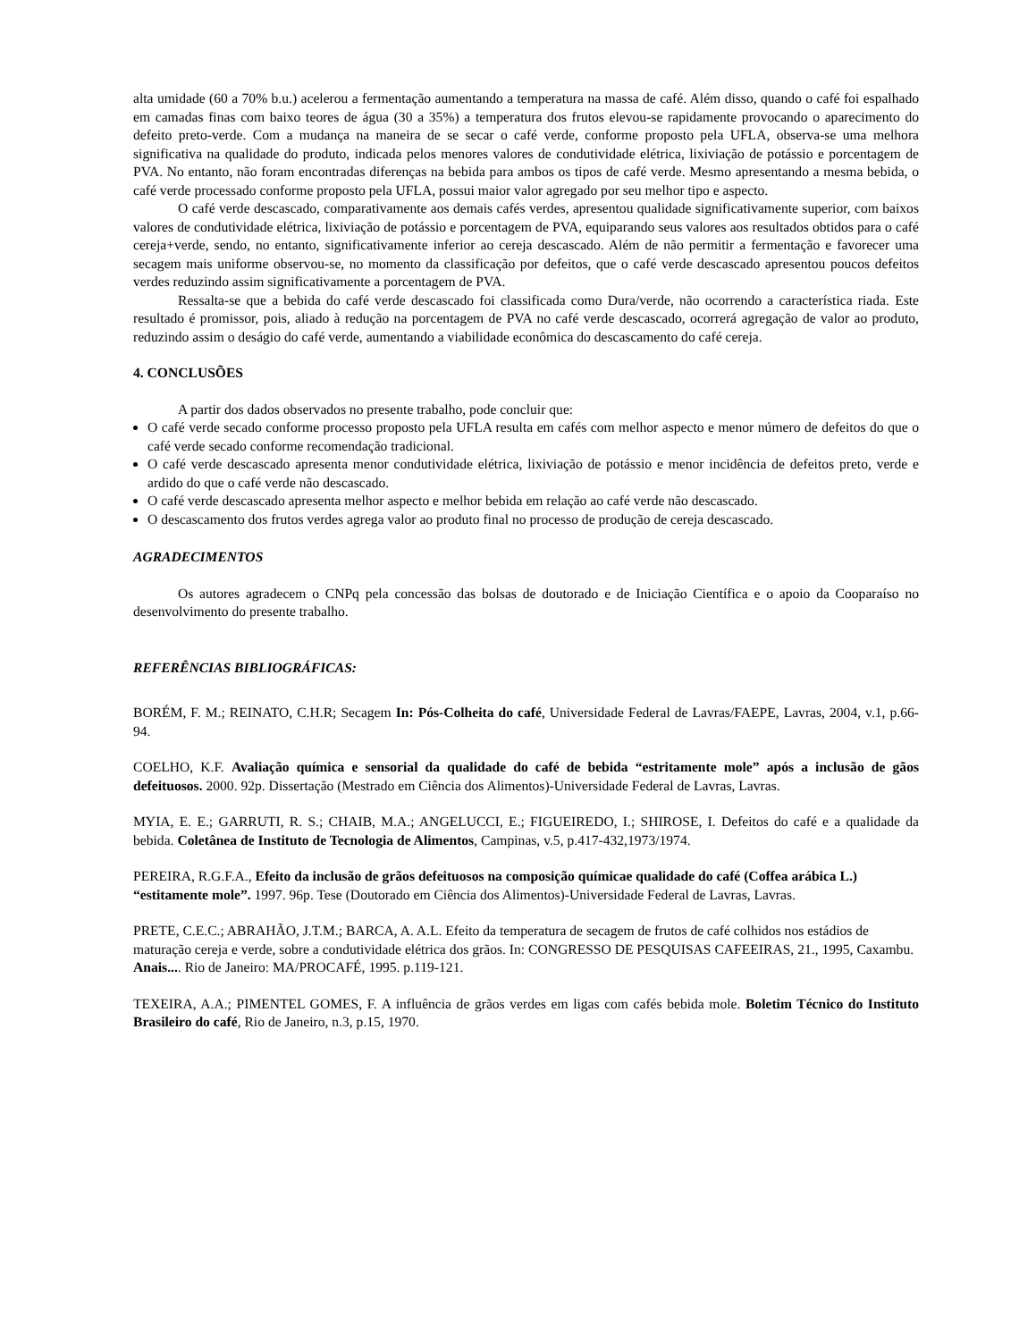alta umidade (60 a 70% b.u.) acelerou a fermentação aumentando a temperatura na massa de café. Além disso, quando o café foi espalhado em camadas finas com baixo teores de água (30 a 35%) a temperatura dos frutos elevou-se rapidamente provocando o aparecimento do defeito preto-verde. Com a mudança na maneira de se secar o café verde, conforme proposto pela UFLA, observa-se uma melhora significativa na qualidade do produto, indicada pelos menores valores de condutividade elétrica, lixiviação de potássio e porcentagem de PVA. No entanto, não foram encontradas diferenças na bebida para ambos os tipos de café verde. Mesmo apresentando a mesma bebida, o café verde processado conforme proposto pela UFLA, possui maior valor agregado por seu melhor tipo e aspecto.
O café verde descascado, comparativamente aos demais cafés verdes, apresentou qualidade significativamente superior, com baixos valores de condutividade elétrica, lixiviação de potássio e porcentagem de PVA, equiparando seus valores aos resultados obtidos para o café cereja+verde, sendo, no entanto, significativamente inferior ao cereja descascado. Além de não permitir a fermentação e favorecer uma secagem mais uniforme observou-se, no momento da classificação por defeitos, que o café verde descascado apresentou poucos defeitos verdes reduzindo assim significativamente a porcentagem de PVA.
Ressalta-se que a bebida do café verde descascado foi classificada como Dura/verde, não ocorrendo a característica riada. Este resultado é promissor, pois, aliado à redução na porcentagem de PVA no café verde descascado, ocorrerá agregação de valor ao produto, reduzindo assim o deságio do café verde, aumentando a viabilidade econômica do descascamento do café cereja.
4. CONCLUSÕES
A partir dos dados observados no presente trabalho, pode concluir que:
O café verde secado conforme processo proposto pela UFLA resulta em cafés com melhor aspecto e menor número de defeitos do que o café verde secado conforme recomendação tradicional.
O café verde descascado apresenta menor condutividade elétrica, lixiviação de potássio e menor incidência de defeitos preto, verde e ardido do que o café verde não descascado.
O café verde descascado apresenta melhor aspecto e melhor bebida em relação ao café verde não descascado.
O descascamento dos frutos verdes agrega valor ao produto final no processo de produção de cereja descascado.
AGRADECIMENTOS
Os autores agradecem o CNPq pela concessão das bolsas de doutorado e de Iniciação Científica e o apoio da Cooparaíso no desenvolvimento do presente trabalho.
REFERÊNCIAS BIBLIOGRÁFICAS:
BORÉM, F. M.; REINATO, C.H.R; Secagem In: Pós-Colheita do café, Universidade Federal de Lavras/FAEPE, Lavras, 2004, v.1, p.66-94.
COELHO, K.F. Avaliação química e sensorial da qualidade do café de bebida “estritamente mole” após a inclusão de gãos defeituosos. 2000. 92p. Dissertação (Mestrado em Ciência dos Alimentos)-Universidade Federal de Lavras, Lavras.
MYIA, E. E.; GARRUTI, R. S.; CHAIB, M.A.; ANGELUCCI, E.; FIGUEIREDO, I.; SHIROSE, I. Defeitos do café e a qualidade da bebida. Coletânea de Instituto de Tecnologia de Alimentos, Campinas, v.5, p.417-432,1973/1974.
PEREIRA, R.G.F.A., Efeito da inclusão de grãos defeituosos na composição químicae qualidade do café (Coffea arábica L.) “estitamente mole”. 1997. 96p. Tese (Doutorado em Ciência dos Alimentos)-Universidade Federal de Lavras, Lavras.
PRETE, C.E.C.; ABRAHÃO, J.T.M.; BARCA, A. A.L. Efeito da temperatura de secagem de frutos de café colhidos nos estádios de maturação cereja e verde, sobre a condutividade elétrica dos grãos. In: CONGRESSO DE PESQUISAS CAFEEIRAS, 21., 1995, Caxambu. Anais.... Rio de Janeiro: MA/PROCAFÉ, 1995. p.119-121.
TEXEIRA, A.A.; PIMENTEL GOMES, F. A influência de grãos verdes em ligas com cafés bebida mole. Boletim Técnico do Instituto Brasileiro do café, Rio de Janeiro, n.3, p.15, 1970.